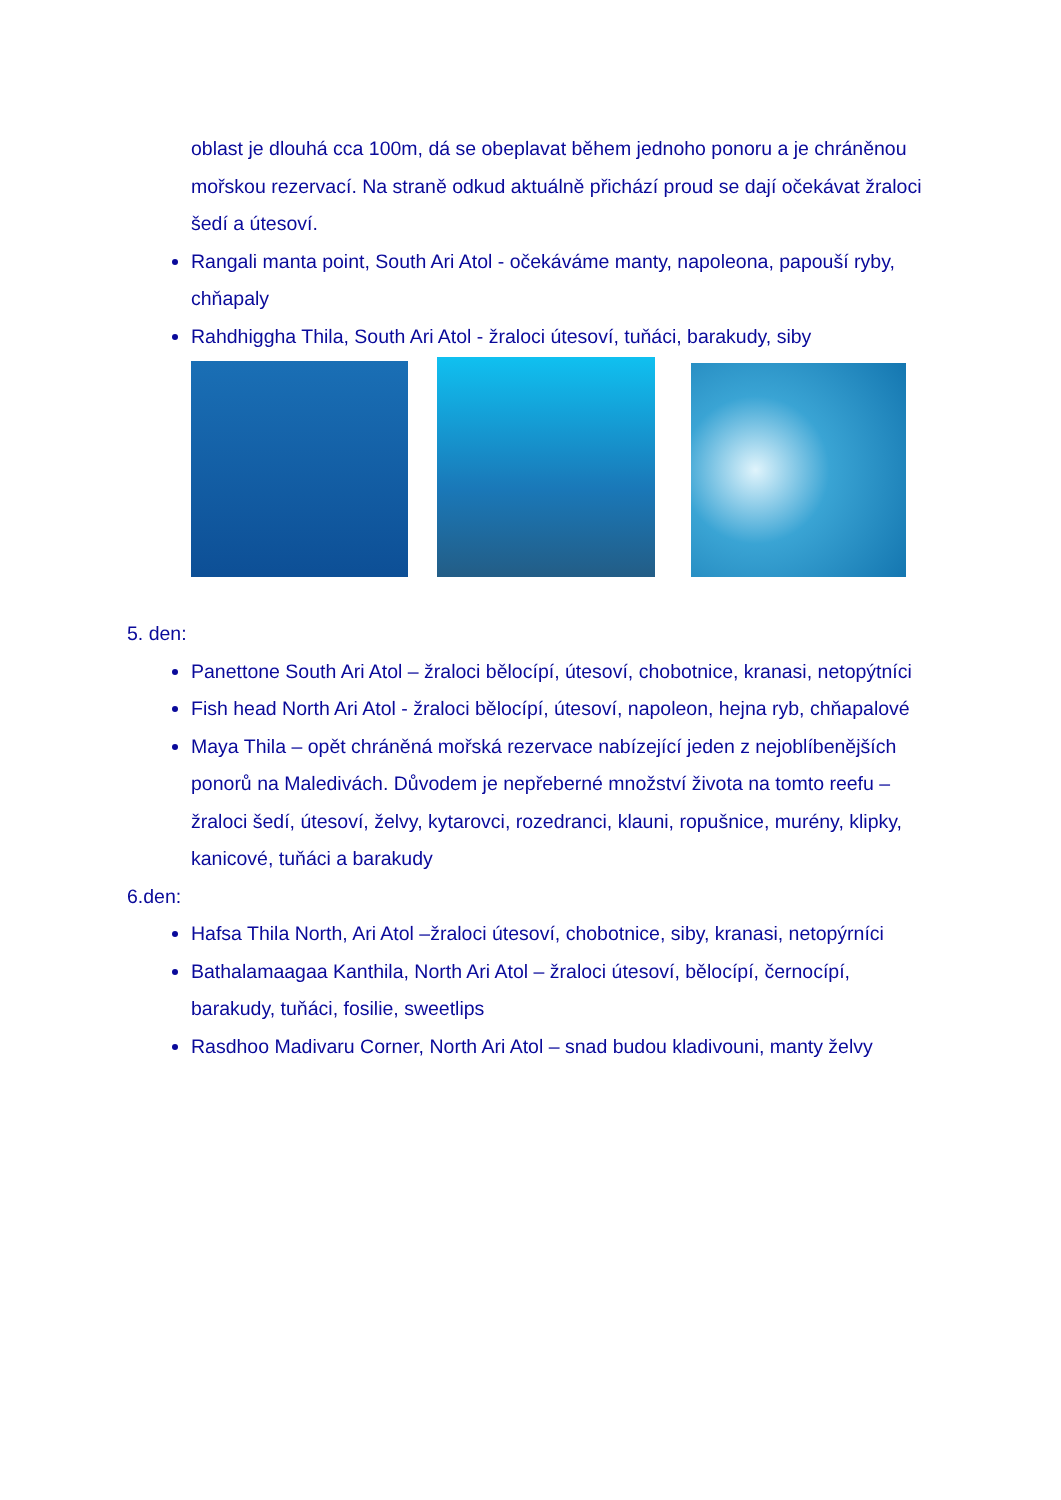oblast je dlouhá cca 100m, dá se obeplavat během jednoho ponoru a je chráněnou mořskou rezervací. Na straně odkud aktuálně přichází proud se dají očekávat žraloci šedí a útesoví.
Rangali manta point, South Ari Atol - očekáváme manty, napoleona, papouší ryby, chňapaly
Rahdhiggha Thila, South Ari Atol - žraloci útesoví, tuňáci, barakudy, siby
5. den:
Panettone South Ari Atol – žraloci bělocípí, útesoví, chobotnice, kranasi, netopýtníci
Fish head North Ari Atol - žraloci bělocípí, útesoví, napoleon, hejna ryb, chňapalové
Maya Thila – opět chráněná mořská rezervace nabízející jeden z nejoblíbenějších ponorů na Maledivách. Důvodem je nepřeberné množství života na tomto reefu – žraloci šedí, útesoví, želvy, kytarovci, rozedranci, klauni, ropušnice, murény, klipky, kanicové, tuňáci a barakudy
6.den:
Hafsa Thila North, Ari Atol –žraloci útesoví, chobotnice, siby, kranasi, netopýrníci
Bathalamaagaa Kanthila, North Ari Atol – žraloci útesoví, bělocípí, černocípí, barakudy, tuňáci, fosilie, sweetlips
Rasdhoo Madivaru Corner, North Ari Atol – snad budou kladivouni, manty želvy